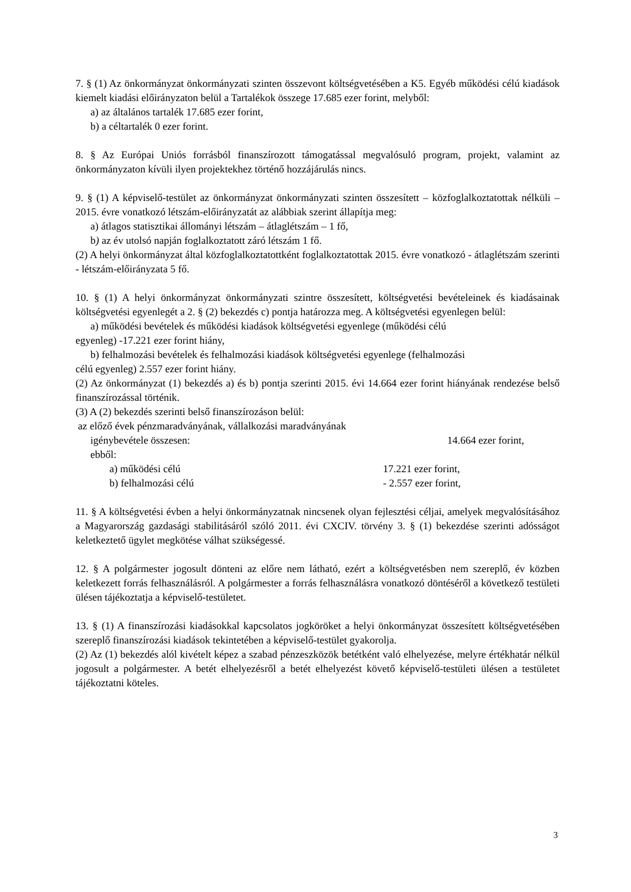7. § (1) Az önkormányzat önkormányzati szinten összevont költségvetésében a K5. Egyéb működési célú kiadások kiemelt kiadási előirányzaton belül a Tartalékok összege 17.685 ezer forint, melyből:
a) az általános tartalék 17.685 ezer forint,
b) a céltartalék 0 ezer forint.
8. § Az Európai Uniós forrásból finanszírozott támogatással megvalósuló program, projekt, valamint az önkormányzaton kívüli ilyen projektekhez történő hozzájárulás nincs.
9. § (1) A képviselő-testület az önkormányzat önkormányzati szinten összesített – közfoglalkoztatottak nélküli – 2015. évre vonatkozó létszám-előirányzatát az alábbiak szerint állapítja meg:
a) átlagos statisztikai állományi létszám – átlaglétszám – 1 fő,
b) az év utolsó napján foglalkoztatott záró létszám 1 fő.
(2) A helyi önkormányzat által közfoglalkoztatottként foglalkoztatottak 2015. évre vonatkozó - átlaglétszám szerinti - létszám-előirányzata 5 fő.
10. § (1) A helyi önkormányzat önkormányzati szintre összesített, költségvetési bevételeinek és kiadásainak költségvetési egyenlegét a 2. § (2) bekezdés c) pontja határozza meg. A költségvetési egyenlegen belül:
a) működési bevételek és működési kiadások költségvetési egyenlege (működési célú
egyenleg) -17.221 ezer forint hiány,
b) felhalmozási bevételek és felhalmozási kiadások költségvetési egyenlege (felhalmozási
célú egyenleg) 2.557 ezer forint hiány.
(2) Az önkormányzat (1) bekezdés a) és b) pontja szerinti 2015. évi 14.664 ezer forint hiányának rendezése belső finanszírozással történik.
(3) A (2) bekezdés szerinti belső finanszírozáson belül:
az előző évek pénzmaradványának, vállalkozási maradványának
igénybevétele összesen: 14.664 ezer forint,
ebből:
a) működési célú 17.221 ezer forint,
b) felhalmozási célú - 2.557 ezer forint,
11. § A költségvetési évben a helyi önkormányzatnak nincsenek olyan fejlesztési céljai, amelyek megvalósításához a Magyarország gazdasági stabilitásáról szóló 2011. évi CXCIV. törvény 3. § (1) bekezdése szerinti adósságot keletkeztető ügylet megkötése válhat szükségessé.
12. § A polgármester jogosult dönteni az előre nem látható, ezért a költségvetésben nem szereplő, év közben keletkezett forrás felhasználásról. A polgármester a forrás felhasználásra vonatkozó döntéséről a következő testületi ülésen tájékoztatja a képviselő-testületet.
13. § (1) A finanszírozási kiadásokkal kapcsolatos jogköröket a helyi önkormányzat összesített költségvetésében szereplő finanszírozási kiadások tekintetében a képviselő-testület gyakorolja.
(2) Az (1) bekezdés alól kivételt képez a szabad pénzeszközök betétként való elhelyezése, melyre értékhatár nélkül jogosult a polgármester. A betét elhelyezésről a betét elhelyezést követő képviselő-testületi ülésen a testületet tájékoztatni köteles.
3